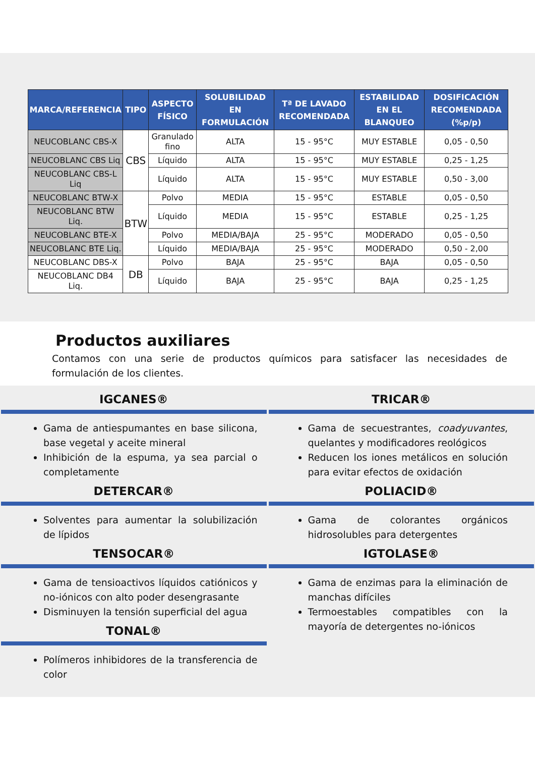| MARCA/REFERENCIA | TIPO | ASPECTO FÍSICO | SOLUBILIDAD EN FORMULACIÓN | Tª DE LAVADO RECOMENDADA | ESTABILIDAD EN EL BLANQUEO | DOSIFICACIÓN RECOMENDADA (%p/p) |
| --- | --- | --- | --- | --- | --- | --- |
| NEUCOBLANC CBS-X | CBS | Granulado fino | ALTA | 15 - 95°C | MUY ESTABLE | 0,05 - 0,50 |
| NEUCOBLANC CBS Liq | | Líquido | ALTA | 15 - 95°C | MUY ESTABLE | 0,25 - 1,25 |
| NEUCOBLANC CBS-L Liq | | Líquido | ALTA | 15 - 95°C | MUY ESTABLE | 0,50 - 3,00 |
| NEUCOBLANC BTW-X | BTW | Polvo | MEDIA | 15 - 95°C | ESTABLE | 0,05 - 0,50 |
| NEUCOBLANC BTW Liq. | | Líquido | MEDIA | 15 - 95°C | ESTABLE | 0,25 - 1,25 |
| NEUCOBLANC BTE-X | | Polvo | MEDIA/BAJA | 25 - 95°C | MODERADO | 0,05 - 0,50 |
| NEUCOBLANC BTE Liq. | | Líquido | MEDIA/BAJA | 25 - 95°C | MODERADO | 0,50 - 2,00 |
| NEUCOBLANC DBS-X | DB | Polvo | BAJA | 25 - 95°C | BAJA | 0,05 - 0,50 |
| NEUCOBLANC DB4 Liq. | | Líquido | BAJA | 25 - 95°C | BAJA | 0,25 - 1,25 |
Productos auxiliares
Contamos con una serie de productos químicos para satisfacer las necesidades de formulación de los clientes.
IGCANES®
Gama de antiespumantes en base silicona, base vegetal y aceite mineral
Inhibición de la espuma, ya sea parcial o completamente
DETERCAR®
Solventes para aumentar la solubilización de lípidos
TENSOCAR®
Gama de tensioactivos líquidos catiónicos y no-iónicos con alto poder desengrasante
Disminuyen la tensión superficial del agua
TONAL®
Polímeros inhibidores de la transferencia de color
TRICAR®
Gama de secuestrantes, coadyuvantes, quelantes y modificadores reológicos
Reducen los iones metálicos en solución para evitar efectos de oxidación
POLIACID®
Gama de colorantes orgánicos hidrosolubles para detergentes
IGTOLASE®
Gama de enzimas para la eliminación de manchas difíciles
Termoestables compatibles con la mayoría de detergentes no-iónicos